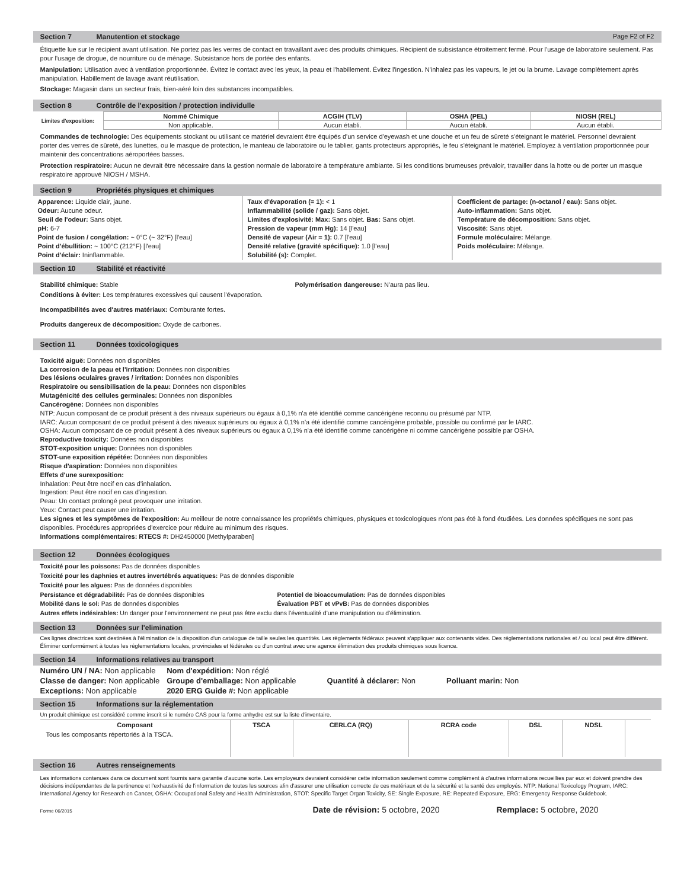Section 7 Manutention et stockage Page F2 of F2
Étiquette lue sur le récipient avant utilisation. Ne portez pas les verres de contact en travaillant avec des produits chimiques. Récipient de subsistance étroitement fermé. Pour l'usage de laboratoire seulement. Pas pour l'usage de drogue, de nourriture ou de ménage. Subsistance hors de portée des enfants.
Manipulation: Utilisation avec à ventilation proportionnée. Évitez le contact avec les yeux, la peau et l'habillement. Évitez l'ingestion. N'inhalez pas les vapeurs, le jet ou la brume. Lavage complètement après manipulation. Habillement de lavage avant réutilisation.
Stockage: Magasin dans un secteur frais, bien-aéré loin des substances incompatibles.
Section 8 Contrôle de l'exposition / protection individulle
| Limites d'exposition: | Nommé Chimique | ACGIH (TLV) | OSHA (PEL) | NIOSH (REL) |
| | Non applicable. | Aucun établi. | Aucun établi. | Aucun établi. |
Commandes de technologie: Des équipements stockant ou utilisant ce matériel devraient être équipés d'un service d'eyewash et une douche et un feu de sûreté s'éteignant le matériel. Personnel devraient porter des verres de sûreté, des lunettes, ou le masque de protection, le manteau de laboratoire ou le tablier, gants protecteurs appropriés, le feu s'éteignant le matériel. Employez à ventilation proportionnée pour maintenir des concentrations aéroportées basses.
Protection respiratoire: Aucun ne devrait être nécessaire dans la gestion normale de laboratoire à température ambiante. Si les conditions brumeuses prévaloir, travailler dans la hotte ou de porter un masque respiratoire approuvé NIOSH / MSHA.
Section 9 Propriétés physiques et chimiques
Apparence: Liquide clair, jaune.
Odeur: Aucune odeur.
Seuil de l'odeur: Sans objet.
pH: 6-7
Point de fusion / congélation: ~ 0°C (~ 32°F) [l'eau]
Point d'ébullition: ~ 100°C (212°F) [l'eau]
Point d'éclair: Ininflammable.
Taux d'évaporation (= 1): < 1
Inflammabilité (solide / gaz): Sans objet.
Limites d'explosivité: Max: Sans objet. Bas: Sans objet.
Pression de vapeur (mm Hg): 14 [l'eau]
Densité de vapeur (Air = 1): 0.7 [l'eau]
Densité relative (gravité spécifique): 1.0 [l'eau]
Solubilité (s): Complet.
Coefficient de partage: (n-octanol / eau): Sans objet.
Auto-inflammation: Sans objet.
Température de décomposition: Sans objet.
Viscosité: Sans objet.
Formule moléculaire: Mélange.
Poids moléculaire: Mélange.
Section 10 Stabilité et réactivité
Stabilité chimique: Stable Polymérisation dangereuse: N'aura pas lieu.
Conditions à éviter: Les températures excessives qui causent l'évaporation.
Incompatibilités avec d'autres matériaux: Comburante fortes.
Produits dangereux de décomposition: Oxyde de carbones.
Section 11 Données toxicologiques
Toxicité aiguë: Données non disponibles
La corrosion de la peau et l'irritation: Données non disponibles
Des lésions oculaires graves / irritation: Données non disponibles
Respiratoire ou sensibilisation de la peau: Données non disponibles
Mutagénicité des cellules germinales: Données non disponibles
Cancérogène: Données non disponibles
NTP: Aucun composant de ce produit présent à des niveaux supérieurs ou égaux à 0,1% n'a été identifié comme cancérigène reconnu ou présumé par NTP.
IARC: Aucun composant de ce produit présent à des niveaux supérieurs ou égaux à 0,1% n'a été identifié comme cancérigène probable, possible ou confirmé par le IARC.
OSHA: Aucun composant de ce produit présent à des niveaux supérieurs ou égaux à 0,1% n'a été identifié comme cancérigène ni comme cancérigène possible par OSHA.
Reproductive toxicity: Données non disponibles
STOT-exposition unique: Données non disponibles
STOT-une exposition répétée: Données non disponibles
Risque d'aspiration: Données non disponibles
Effets d'une surexposition:
Inhalation: Peut être nocif en cas d'inhalation.
Ingestion: Peut être nocif en cas d'ingestion.
Peau: Un contact prolongé peut provoquer une irritation.
Yeux: Contact peut causer une irritation.
Les signes et les symptômes de l'exposition: Au meilleur de notre connaissance les propriétés chimiques, physiques et toxicologiques n'ont pas été à fond étudiées. Les données spécifiques ne sont pas disponibles. Procédures appropriées d'exercice pour réduire au minimum des risques.
Informations complémentaires: RTECS #: DH2450000 [Methylparaben]
Section 12 Données écologiques
Toxicité pour les poissons: Pas de données disponibles
Toxicité pour les daphnies et autres invertébrés aquatiques: Pas de données disponible
Toxicité pour les algues: Pas de données disponibles
Persistance et dégradabilité: Pas de données disponibles Potentiel de bioaccumulation: Pas de données disponibles
Mobilité dans le sol: Pas de données disponibles Évaluation PBT et vPvB: Pas de données disponibles
Autres effets indésirables: Un danger pour l'environnement ne peut pas être exclu dans l'éventualité d'une manipulation ou d'élimination.
Section 13 Données sur l'elimination
Ces lignes directrices sont destinées à l'élimination de la disposition d'un catalogue de taille seules les quantités. Les règlements fédéraux peuvent s'appliquer aux contenants vides. Des réglementations nationales et / ou local peut être différent. Éliminer conformément à toutes les réglementations locales, provinciales et fédérales ou d'un contrat avec une agence élimination des produits chimiques sous licence.
Section 14 Informations relatives au transport
| Numéro UN / NA: Non applicable | Nom d'expédition: Non réglé | | |
| Classe de danger: Non applicable | Groupe d'emballage: Non applicable | Quantité à déclarer: Non | Polluant marin: Non |
| Exceptions: Non applicable | 2020 ERG Guide #: Non applicable | | |
Section 15 Informations sur la réglementation
Un produit chimique est considéré comme inscrit si le numéro CAS pour la forme anhydre est sur la liste d'inventaire.
| Composant | TSCA | CERLCA (RQ) | RCRA code | DSL | NDSL | |
| --- | --- | --- | --- | --- | --- | --- |
| Tous les composants répertoriés à la TSCA. | | | | | | |
Section 16 Autres renseignements
Les informations contenues dans ce document sont fournis sans garantie d'aucune sorte. Les employeurs devraient considérer cette information seulement comme complément à d'autres informations recueillies par eux et doivent prendre des décisions indépendantes de la pertinence et l'exhaustivité de l'information de toutes les sources afin d'assurer une utilisation correcte de ces matériaux et de la sécurité et la santé des employés. NTP: National Toxicology Program, IARC: International Agency for Research on Cancer, OSHA: Occupational Safety and Health Administration, STOT: Specific Target Organ Toxicity, SE: Single Exposure, RE: Repeated Exposure, ERG: Emergency Response Guidebook.
Forme 06/2015 Date de révision: 5 octobre, 2020 Remplace: 5 octobre, 2020